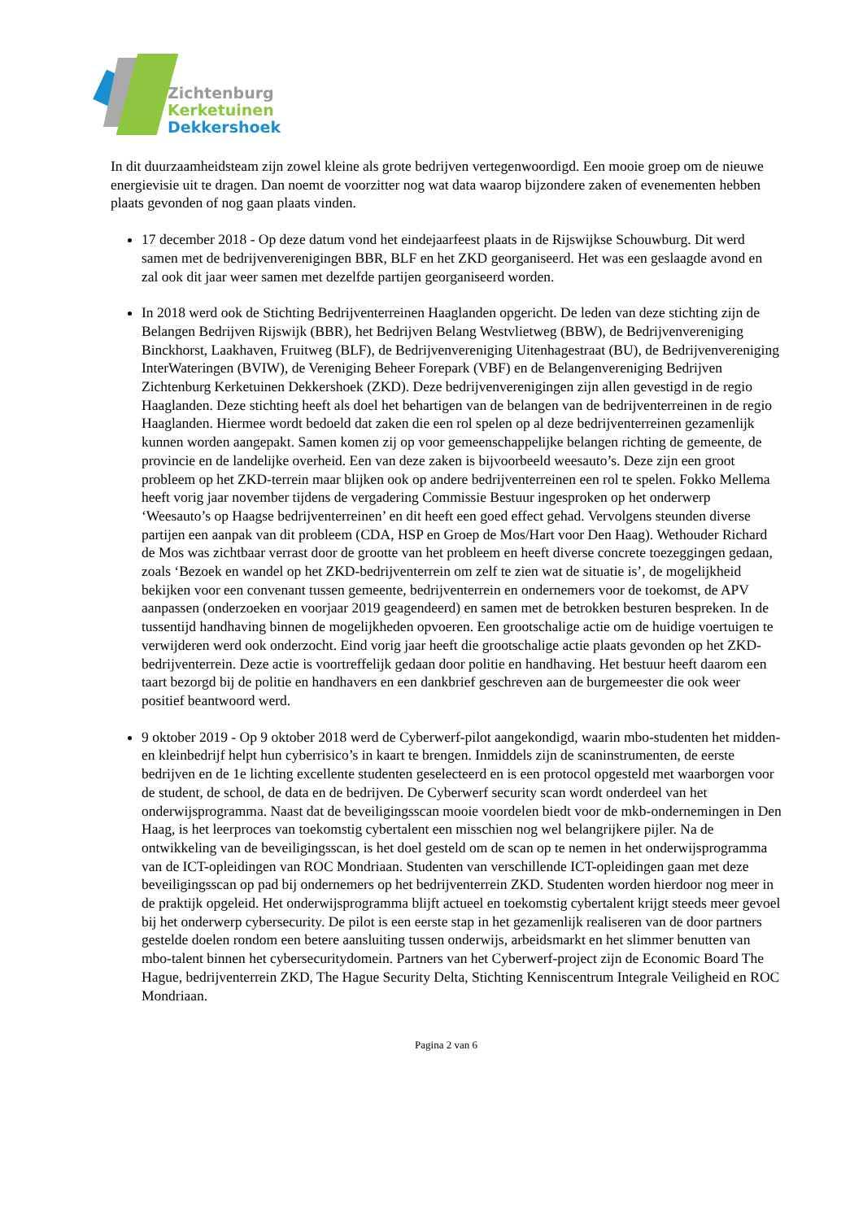Zichtenburg
Kerketuinen
Dekkershoek
In dit duurzaamheidsteam zijn zowel kleine als grote bedrijven vertegenwoordigd. Een mooie groep om de nieuwe energievisie uit te dragen. Dan noemt de voorzitter nog wat data waarop bijzondere zaken of evenementen hebben plaats gevonden of nog gaan plaats vinden.
17 december 2018 - Op deze datum vond het eindejaarfeest plaats in de Rijswijkse Schouwburg. Dit werd samen met de bedrijvenverenigingen BBR, BLF en het ZKD georganiseerd. Het was een geslaagde avond en zal ook dit jaar weer samen met dezelfde partijen georganiseerd worden.
In 2018 werd ook de Stichting Bedrijventerreinen Haaglanden opgericht. De leden van deze stichting zijn de Belangen Bedrijven Rijswijk (BBR), het Bedrijven Belang Westvlietweg (BBW), de Bedrijvenvereniging Binckhorst, Laakhaven, Fruitweg (BLF), de Bedrijvenvereniging Uitenhagestraat (BU), de Bedrijvenvereniging InterWateringen (BVIW), de Vereniging Beheer Forepark (VBF) en de Belangenvereniging Bedrijven Zichtenburg Kerketuinen Dekkershoek (ZKD). Deze bedrijvenverenigingen zijn allen gevestigd in de regio Haaglanden. Deze stichting heeft als doel het behartigen van de belangen van de bedrijventerreinen in de regio Haaglanden. Hiermee wordt bedoeld dat zaken die een rol spelen op al deze bedrijventerreinen gezamenlijk kunnen worden aangepakt. Samen komen zij op voor gemeenschappelijke belangen richting de gemeente, de provincie en de landelijke overheid. Een van deze zaken is bijvoorbeeld weesauto’s. Deze zijn een groot probleem op het ZKD-terrein maar blijken ook op andere bedrijventerreinen een rol te spelen. Fokko Mellema heeft vorig jaar november tijdens de vergadering Commissie Bestuur ingesproken op het onderwerp ‘Weesauto’s op Haagse bedrijventerreinen’ en dit heeft een goed effect gehad. Vervolgens steunden diverse partijen een aanpak van dit probleem (CDA, HSP en Groep de Mos/Hart voor Den Haag). Wethouder Richard de Mos was zichtbaar verrast door de grootte van het probleem en heeft diverse concrete toezeggingen gedaan, zoals ‘Bezoek en wandel op het ZKD-bedrijventerrein om zelf te zien wat de situatie is’, de mogelijkheid bekijken voor een convenant tussen gemeente, bedrijventerrein en ondernemers voor de toekomst, de APV aanpassen (onderzoeken en voorjaar 2019 geagendeerd) en samen met de betrokken besturen bespreken. In de tussentijd handhaving binnen de mogelijkheden opvoeren. Een grootschalige actie om de huidige voertuigen te verwijderen werd ook onderzocht. Eind vorig jaar heeft die grootschalige actie plaats gevonden op het ZKD-bedrijventerrein. Deze actie is voortreffelijk gedaan door politie en handhaving. Het bestuur heeft daarom een taart bezorgd bij de politie en handhavers en een dankbrief geschreven aan de burgemeester die ook weer positief beantwoord werd.
9 oktober 2019 - Op 9 oktober 2018 werd de Cyberwerf-pilot aangekondigd, waarin mbo-studenten het midden- en kleinbedrijf helpt hun cyberrisico’s in kaart te brengen. Inmiddels zijn de scaninstrumenten, de eerste bedrijven en de 1e lichting excellente studenten geselecteerd en is een protocol opgesteld met waarborgen voor de student, de school, de data en de bedrijven. De Cyberwerf security scan wordt onderdeel van het onderwijsprogramma. Naast dat de beveiligingsscan mooie voordelen biedt voor de mkb-ondernemingen in Den Haag, is het leerproces van toekomstig cybertalent een misschien nog wel belangrijkere pijler. Na de ontwikkeling van de beveiligingsscan, is het doel gesteld om de scan op te nemen in het onderwijsprogramma van de ICT-opleidingen van ROC Mondriaan. Studenten van verschillende ICT-opleidingen gaan met deze beveiligingsscan op pad bij ondernemers op het bedrijventerrein ZKD. Studenten worden hierdoor nog meer in de praktijk opgeleid. Het onderwijsprogramma blijft actueel en toekomstig cybertalent krijgt steeds meer gevoel bij het onderwerp cybersecurity. De pilot is een eerste stap in het gezamenlijk realiseren van de door partners gestelde doelen rondom een betere aansluiting tussen onderwijs, arbeidsmarkt en het slimmer benutten van mbo-talent binnen het cybersecuritydomein. Partners van het Cyberwerf-project zijn de Economic Board The Hague, bedrijventerrein ZKD, The Hague Security Delta, Stichting Kenniscentrum Integrale Veiligheid en ROC Mondriaan.
Pagina 2 van 6